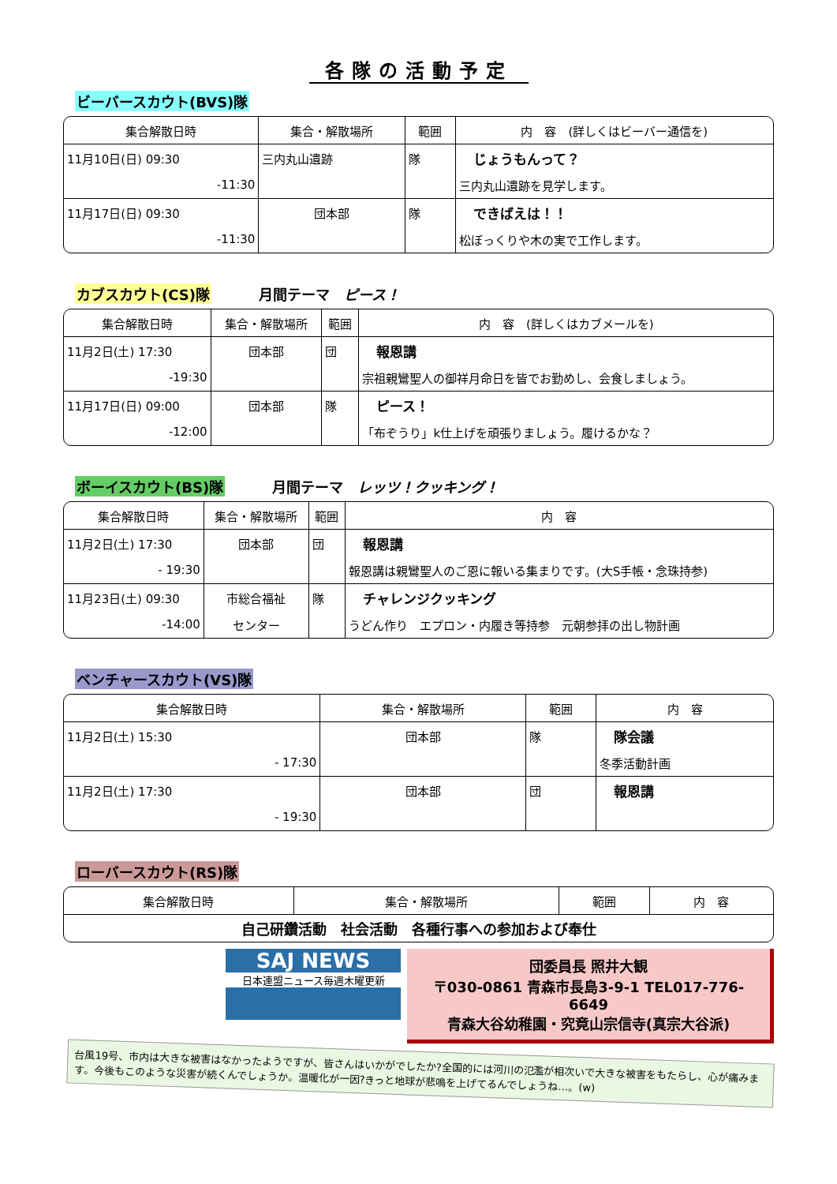各隊の活動予定
ビーバースカウト(BVS)隊
| 集合解散日時 | 集合・解散場所 | 範囲 | 内 容 (詳しくはビーバー通信を) |
| --- | --- | --- | --- |
| 11月10日(日) 09:30 | 三内丸山遺跡 | 隊 | じょうもんって？ |
| -11:30 | | | 三内丸山遺跡を見学します。 |
| 11月17日(日) 09:30 | 団本部 | 隊 | できばえは！！ |
| -11:30 | | | 松ぼっくりや木の実で工作します。 |
カブスカウト(CS)隊 月間テーマ　ピース！
| 集合解散日時 | 集合・解散場所 | 範囲 | 内 容 (詳しくはカブメールを) |
| --- | --- | --- | --- |
| 11月2日(土) 17:30 | 団本部 | 団 | 報恩講 |
| -19:30 | | | 宗祖親鸞聖人の御祥月命日を皆でお勤めし、会食しましょう。 |
| 11月17日(日) 09:00 | 団本部 | 隊 | ピース！ |
| -12:00 | | | 「布ぞうり」k仕上げを頑張りましょう。履けるかな？ |
ボーイスカウト(BS)隊 月間テーマ　レッツ！クッキング！
| 集合解散日時 | 集合・解散場所 | 範囲 | 内 容 |
| --- | --- | --- | --- |
| 11月2日(土) 17:30 | 団本部 | 団 | 報恩講 |
| - 19:30 | | | 報恩講は親鸞聖人のご恩に報いる集まりです。(大S手帳・念珠持参) |
| 11月23日(土) 09:30 | 市総合福祉 | 隊 | チャレンジクッキング |
| -14:00 | センター | | うどん作り エプロン・内履き等持参 元朝参拝の出し物計画 |
ベンチャースカウト(VS)隊
| 集合解散日時 | 集合・解散場所 | 範囲 | 内 容 |
| --- | --- | --- | --- |
| 11月2日(土) 15:30 | 団本部 | 隊 | 隊会議 |
| - 17:30 | | | 冬季活動計画 |
| 11月2日(土) 17:30 | 団本部 | 団 | 報恩講 |
| - 19:30 | | | |
ローバースカウト(RS)隊
| 集合解散日時 | 集合・解散場所 | 範囲 | 内 容 |
| --- | --- | --- | --- |
| 自己研鑽活動 社会活動 各種行事への参加および奉仕 | | | |
SAJ NEWS
日本連盟ニュース毎週木曜更新
団委員長 照井大観
〒030-0861 青森市長島3-9-1 TEL017-776-6649
青森大谷幼稚園・究竟山宗信寺(真宗大谷派)
台風19号、市内は大きな被害はなかったようですが、皆さんはいかがでしたか?全国的には河川の氾濫が相次いで大きな被害をもたらし、心が痛みます。今後もこのような災害が続くんでしょうか。温暖化が一因?きっと地球が悲鳴を上げてるんでしょうね…。(w)